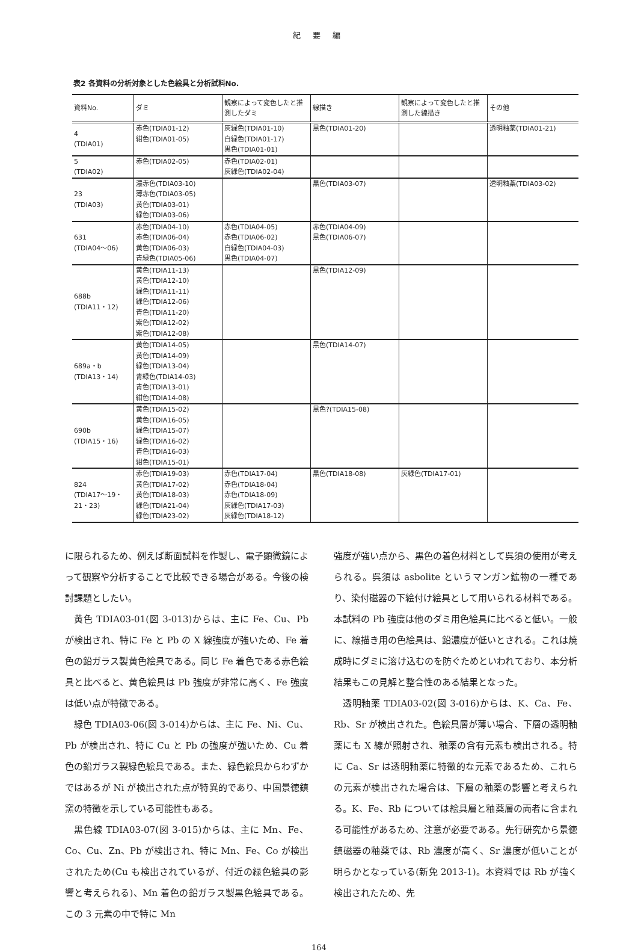紀 要 編
表2 各資料の分析対象とした色絵具と分析試料No.
| 資料No. | ダミ | 観察によって変色したと推測したダミ | 線描き | 観察によって変色したと推測した線描き | その他 |
| --- | --- | --- | --- | --- | --- |
| 4 (TDIA01) | 赤色(TDIA01-12) 紺色(TDIA01-05) | 灰緑色(TDIA01-10) 白緑色(TDIA01-17) 黒色(TDIA01-01) | 黒色(TDIA01-20) | | 透明釉薬(TDIA01-21) |
| 5 (TDIA02) | 赤色(TDIA02-05) | 赤色(TDIA02-01) 灰緑色(TDIA02-04) | | | |
| 23 (TDIA03) | 濃赤色(TDIA03-10) 薄赤色(TDIA03-05) 黄色(TDIA03-01) 緑色(TDIA03-06) | | 黒色(TDIA03-07) | | 透明釉薬(TDIA03-02) |
| 631 (TDIA04〜06) | 赤色(TDIA04-10) 赤色(TDIA06-04) 黄色(TDIA06-03) 青緑色(TDIA05-06) | 赤色(TDIA04-05) 赤色(TDIA06-02) 白緑色(TDIA04-03) 黒色(TDIA04-07) | 赤色(TDIA04-09) 黒色(TDIA06-07) | | |
| 688b (TDIA11・12) | 黄色(TDIA11-13) 黄色(TDIA12-10) 緑色(TDIA11-11) 緑色(TDIA12-06) 青色(TDIA11-20) 紫色(TDIA12-02) 紫色(TDIA12-08) | | 黒色(TDIA12-09) | | |
| 689a・b (TDIA13・14) | 黄色(TDIA14-05) 黄色(TDIA14-09) 緑色(TDIA13-04) 青緑色(TDIA14-03) 青色(TDIA13-01) 紺色(TDIA14-08) | | 黒色(TDIA14-07) | | |
| 690b (TDIA15・16) | 黄色(TDIA15-02) 黄色(TDIA16-05) 緑色(TDIA15-07) 緑色(TDIA16-02) 青色(TDIA16-03) 紺色(TDIA15-01) | | 黒色?(TDIA15-08) | | |
| 824 (TDIA17〜19・ 21・23) | 赤色(TDIA19-03) 黄色(TDIA17-02) 黄色(TDIA18-03) 緑色(TDIA21-04) 緑色(TDIA23-02) | 赤色(TDIA17-04) 赤色(TDIA18-04) 赤色(TDIA18-09) 灰緑色(TDIA17-03) 灰緑色(TDIA18-12) | 黒色(TDIA18-08) | 灰緑色(TDIA17-01) | |
に限られるため、例えば断面試料を作製し、電子顕微鏡によって観察や分析することで比較できる場合がある。今後の検討課題としたい。
黄色 TDIA03-01(図 3-013)からは、主に Fe、Cu、Pb が検出され、特に Fe と Pb の X 線強度が強いため、Fe 着色の鉛ガラス製黄色絵具である。同じ Fe 着色である赤色絵具と比べると、黄色絵具は Pb 強度が非常に高く、Fe 強度は低い点が特徴である。
緑色 TDIA03-06(図 3-014)からは、主に Fe、Ni、Cu、Pb が検出され、特に Cu と Pb の強度が強いため、Cu 着色の鉛ガラス製緑色絵具である。また、緑色絵具からわずかではあるが Ni が検出された点が特異的であり、中国景徳鎮窯の特徴を示している可能性もある。
黒色線 TDIA03-07(図 3-015)からは、主に Mn、Fe、Co、Cu、Zn、Pb が検出され、特に Mn、Fe、Co が検出されたため(Cu も検出されているが、付近の緑色絵具の影響と考えられる)、Mn 着色の鉛ガラス製黒色絵具である。この 3 元素の中で特に Mn
強度が強い点から、黒色の着色材料として呉須の使用が考えられる。呉須は asbolite というマンガン鉱物の一種であり、染付磁器の下絵付け絵具として用いられる材料である。本試料の Pb 強度は他のダミ用色絵具に比べると低い。一般に、線描き用の色絵具は、鉛濃度が低いとされる。これは焼成時にダミに溶け込むのを防ぐためといわれており、本分析結果もこの見解と整合性のある結果となった。
透明釉薬 TDIA03-02(図 3-016)からは、K、Ca、Fe、Rb、Sr が検出された。色絵具層が薄い場合、下層の透明釉薬にも X 線が照射され、釉薬の含有元素も検出される。特に Ca、Sr は透明釉薬に特徴的な元素であるため、これらの元素が検出された場合は、下層の釉薬の影響と考えられる。K、Fe、Rb については絵具層と釉薬層の両者に含まれる可能性があるため、注意が必要である。先行研究から景徳鎮磁器の釉薬では、Rb 濃度が高く、Sr 濃度が低いことが明らかとなっている(新免 2013-1)。本資料では Rb が強く検出されたため、先
164